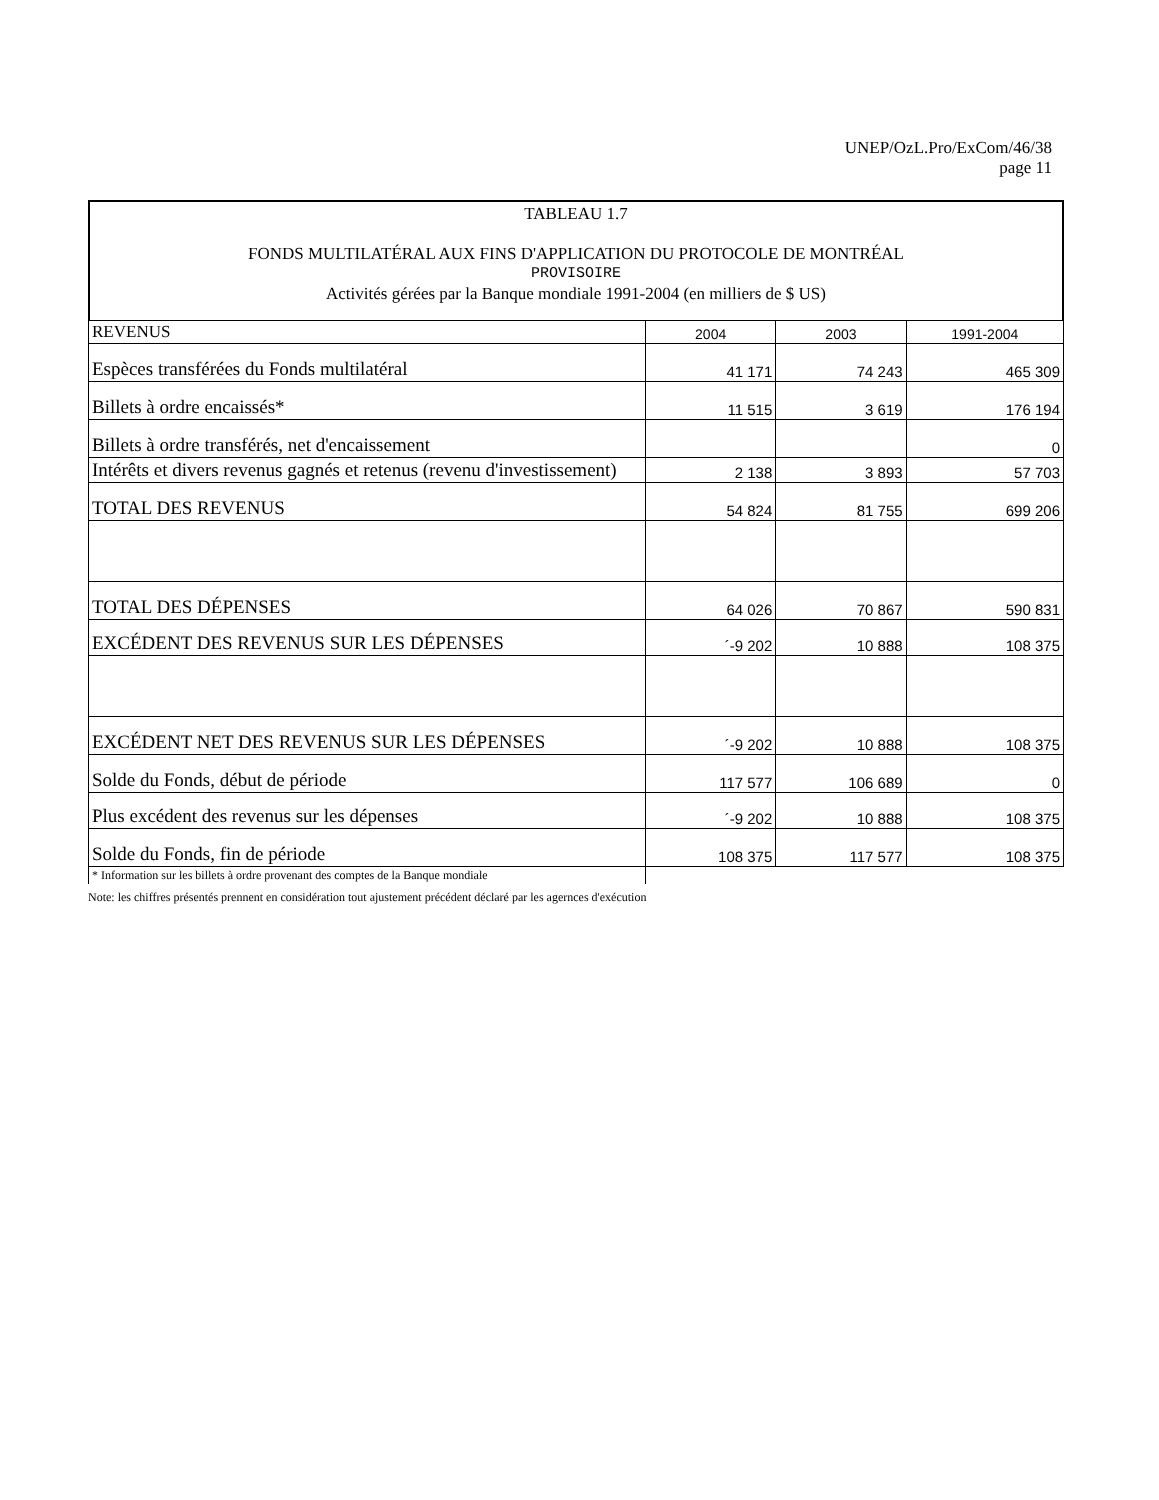UNEP/OzL.Pro/ExCom/46/38
page 11
TABLEAU 1.7
FONDS MULTILATÉRAL AUX FINS D'APPLICATION DU PROTOCOLE DE MONTRÉAL
PROVISOIRE
Activités gérées par la Banque mondiale 1991-2004 (en milliers de $ US)
| REVENUS | 2004 | 2003 | 1991-2004 |
| Espèces transférées du Fonds multilatéral | 41 171 | 74 243 | 465 309 |
| Billets à ordre encaissés* | 11 515 | 3 619 | 176 194 |
| Billets à ordre transférés, net d'encaissement | | | 0 |
| Intérêts et divers revenus gagnés et retenus (revenu d'investissement) | 2 138 | 3 893 | 57 703 |
| TOTAL DES REVENUS | 54 824 | 81 755 | 699 206 |
| TOTAL DES DÉPENSES | 64 026 | 70 867 | 590 831 |
| EXCÉDENT DES REVENUS SUR LES DÉPENSES | ´-9 202 | 10 888 | 108 375 |
| EXCÉDENT NET DES REVENUS SUR LES DÉPENSES | ´-9 202 | 10 888 | 108 375 |
| Solde du Fonds, début de période | 117 577 | 106 689 | 0 |
| Plus excédent des revenus sur les dépenses | ´-9 202 | 10 888 | 108 375 |
| Solde du Fonds, fin de période | 108 375 | 117 577 | 108 375 |
| * Information sur les billets à ordre provenant des comptes de la Banque mondiale | | | |
Note: les chiffres présentés prennent en considération tout ajustement précédent déclaré par les agernces d'exécution